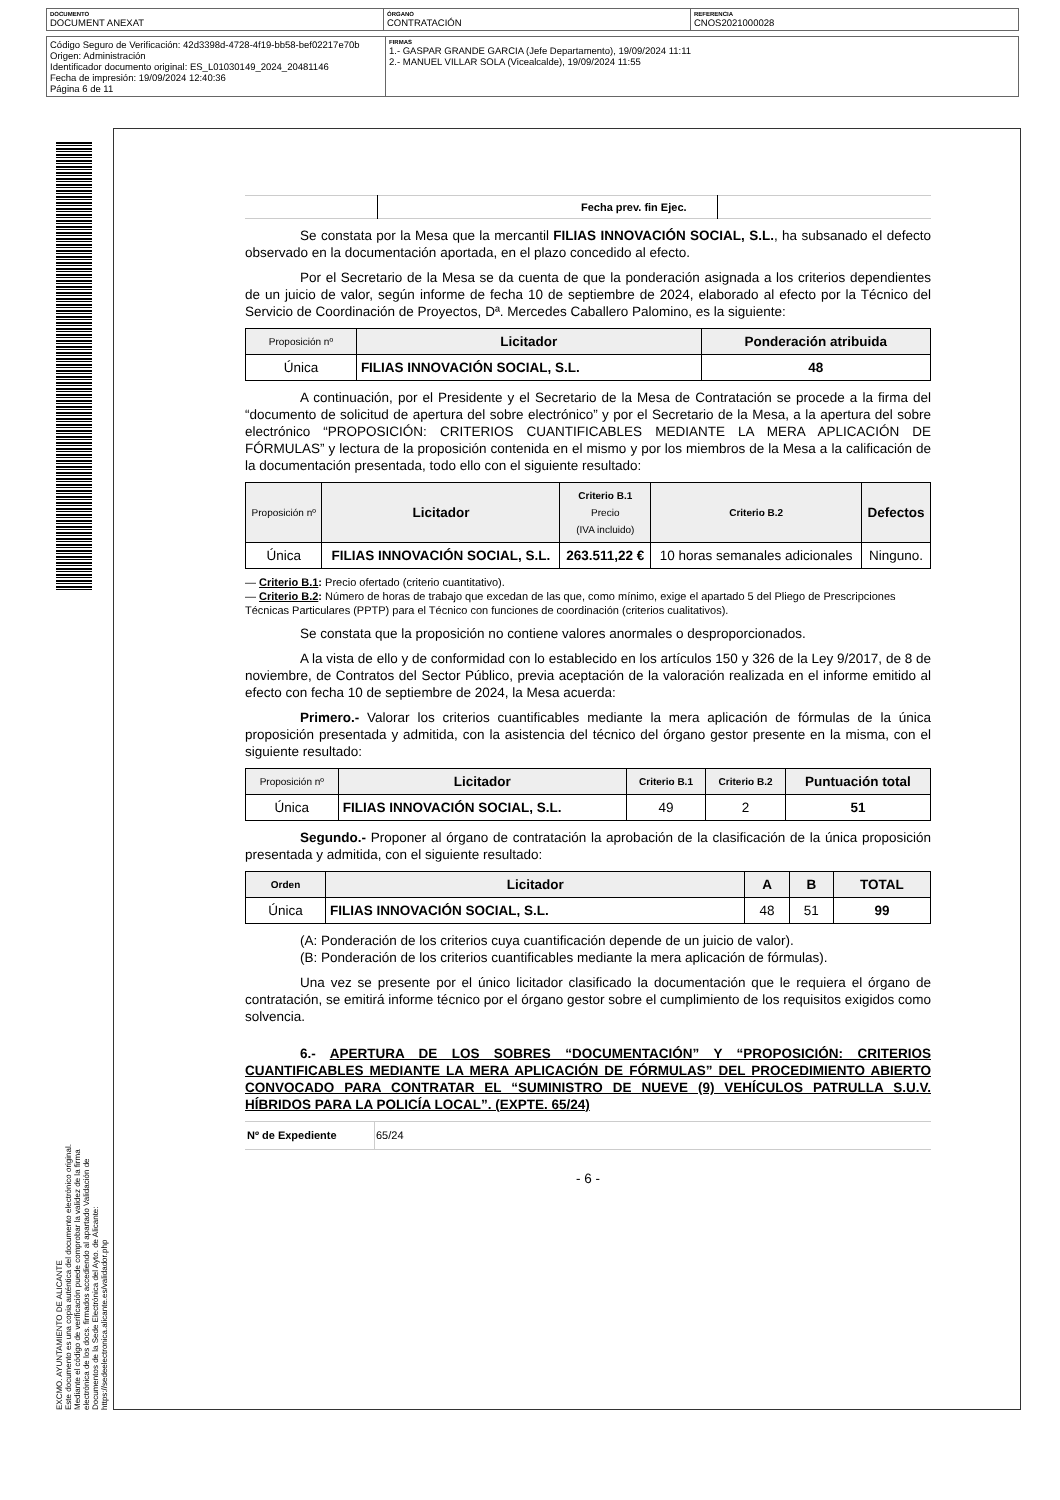| DOCUMENTO DOCUMENT ANEXAT | ÓRGANO CONTRATACIÓN | REFERENCIA CNOS2021000028 |
| Código Seguro de Verificación: 42d3398d-4728-4f19-bb58-bef02217e70b Origen: Administración Identificador documento original: ES_L01030149_2024_20481146 Fecha de impresión: 19/09/2024 12:40:36 Página 6 de 11 | FIRMAS 1.- GASPAR GRANDE GARCIA (Jefe Departamento), 19/09/2024 11:11 2.- MANUEL VILLAR SOLA (Vicealcalde), 19/09/2024 11:55 |
EXCMO. AYUNTAMIENTO DE ALICANTE
Este documento es una copia auténtica del documento electrónico original. Mediante el código de verificación puede comprobar la validez de la firma electrónica de los docs. firmados accediendo al apartado Validación de Documentos de la Sede Electrónica del Ayto. de Alicante: https://sedeelectronica.alicante.es/validador.php
| | | Fecha prev. fin Ejec. | |
Se constata por la Mesa que la mercantil FILIAS INNOVACIÓN SOCIAL, S.L., ha subsanado el defecto observado en la documentación aportada, en el plazo concedido al efecto.
Por el Secretario de la Mesa se da cuenta de que la ponderación asignada a los criterios dependientes de un juicio de valor, según informe de fecha 10 de septiembre de 2024, elaborado al efecto por la Técnico del Servicio de Coordinación de Proyectos, Dª. Mercedes Caballero Palomino, es la siguiente:
| Proposición nº | Licitador | Ponderación atribuida |
| --- | --- | --- |
| Única | FILIAS INNOVACIÓN SOCIAL, S.L. | 48 |
A continuación, por el Presidente y el Secretario de la Mesa de Contratación se procede a la firma del “documento de solicitud de apertura del sobre electrónico” y por el Secretario de la Mesa, a la apertura del sobre electrónico “PROPOSICIÓN: CRITERIOS CUANTIFICABLES MEDIANTE LA MERA APLICACIÓN DE FÓRMULAS” y lectura de la proposición contenida en el mismo y por los miembros de la Mesa a la calificación de la documentación presentada, todo ello con el siguiente resultado:
| Proposición nº | Licitador | Criterio B.1 Precio (IVA incluido) | Criterio B.2 | Defectos |
| --- | --- | --- | --- | --- |
| Única | FILIAS INNOVACIÓN SOCIAL, S.L. | 263.511,22 € | 10 horas semanales adicionales | Ninguno. |
— Criterio B.1: Precio ofertado (criterio cuantitativo).
— Criterio B.2: Número de horas de trabajo que excedan de las que, como mínimo, exige el apartado 5 del Pliego de Prescripciones Técnicas Particulares (PPTP) para el Técnico con funciones de coordinación (criterios cualitativos).
Se constata que la proposición no contiene valores anormales o desproporcionados.
A la vista de ello y de conformidad con lo establecido en los artículos 150 y 326 de la Ley 9/2017, de 8 de noviembre, de Contratos del Sector Público, previa aceptación de la valoración realizada en el informe emitido al efecto con fecha 10 de septiembre de 2024, la Mesa acuerda:
Primero.- Valorar los criterios cuantificables mediante la mera aplicación de fórmulas de la única proposición presentada y admitida, con la asistencia del técnico del órgano gestor presente en la misma, con el siguiente resultado:
| Proposición nº | Licitador | Criterio B.1 | Criterio B.2 | Puntuación total |
| --- | --- | --- | --- | --- |
| Única | FILIAS INNOVACIÓN SOCIAL, S.L. | 49 | 2 | 51 |
Segundo.- Proponer al órgano de contratación la aprobación de la clasificación de la única proposición presentada y admitida, con el siguiente resultado:
| Orden | Licitador | A | B | TOTAL |
| --- | --- | --- | --- | --- |
| Única | FILIAS INNOVACIÓN SOCIAL, S.L. | 48 | 51 | 99 |
(A: Ponderación de los criterios cuya cuantificación depende de un juicio de valor).
(B: Ponderación de los criterios cuantificables mediante la mera aplicación de fórmulas).
Una vez se presente por el único licitador clasificado la documentación que le requiera el órgano de contratación, se emitirá informe técnico por el órgano gestor sobre el cumplimiento de los requisitos exigidos como solvencia.
6.- APERTURA DE LOS SOBRES “DOCUMENTACIÓN” Y “PROPOSICIÓN: CRITERIOS CUANTIFICABLES MEDIANTE LA MERA APLICACIÓN DE FÓRMULAS” DEL PROCEDIMIENTO ABIERTO CONVOCADO PARA CONTRATAR EL “SUMINISTRO DE NUEVE (9) VEHÍCULOS PATRULLA S.U.V. HÍBRIDOS PARA LA POLICÍA LOCAL”. (EXPTE. 65/24)
| Nº de Expediente | 65/24 |
- 6 -